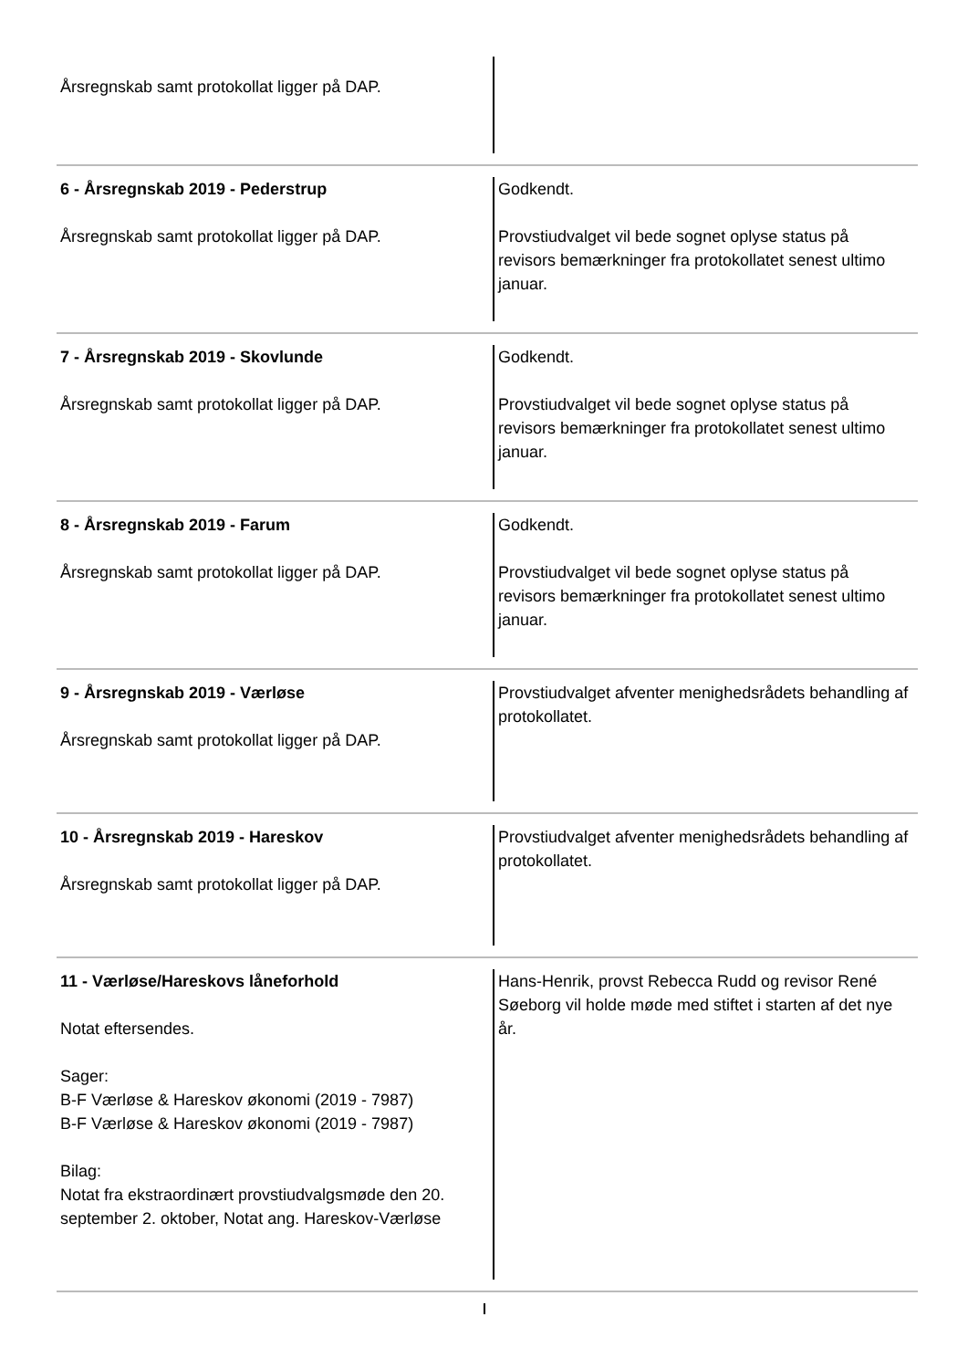Årsregnskab samt protokollat ligger på DAP.
6 - Årsregnskab 2019 - Pederstrup
Årsregnskab samt protokollat ligger på DAP.
Godkendt.
Provstiudvalget vil bede sognet oplyse status på revisors bemærkninger fra protokollatet senest ultimo januar.
7 - Årsregnskab 2019 - Skovlunde
Årsregnskab samt protokollat ligger på DAP.
Godkendt.
Provstiudvalget vil bede sognet oplyse status på revisors bemærkninger fra protokollatet senest ultimo januar.
8 - Årsregnskab 2019 - Farum
Årsregnskab samt protokollat ligger på DAP.
Godkendt.
Provstiudvalget vil bede sognet oplyse status på revisors bemærkninger fra protokollatet senest ultimo januar.
9 - Årsregnskab 2019 - Værløse
Årsregnskab samt protokollat ligger på DAP.
Provstiudvalget afventer menighedsrådets behandling af protokollatet.
10 - Årsregnskab 2019 - Hareskov
Årsregnskab samt protokollat ligger på DAP.
Provstiudvalget afventer menighedsrådets behandling af protokollatet.
11 - Værløse/Hareskovs låneforhold
Notat eftersendes.
Sager:
B-F Værløse & Hareskov økonomi (2019 - 7987)
B-F Værløse & Hareskov økonomi (2019 - 7987)
Bilag:
Notat fra ekstraordinært provstiudvalgsmøde den 20. september 2. oktober, Notat ang. Hareskov-Værløse
Hans-Henrik, provst Rebecca Rudd og revisor René Søeborg vil holde møde med stiftet i starten af det nye år.